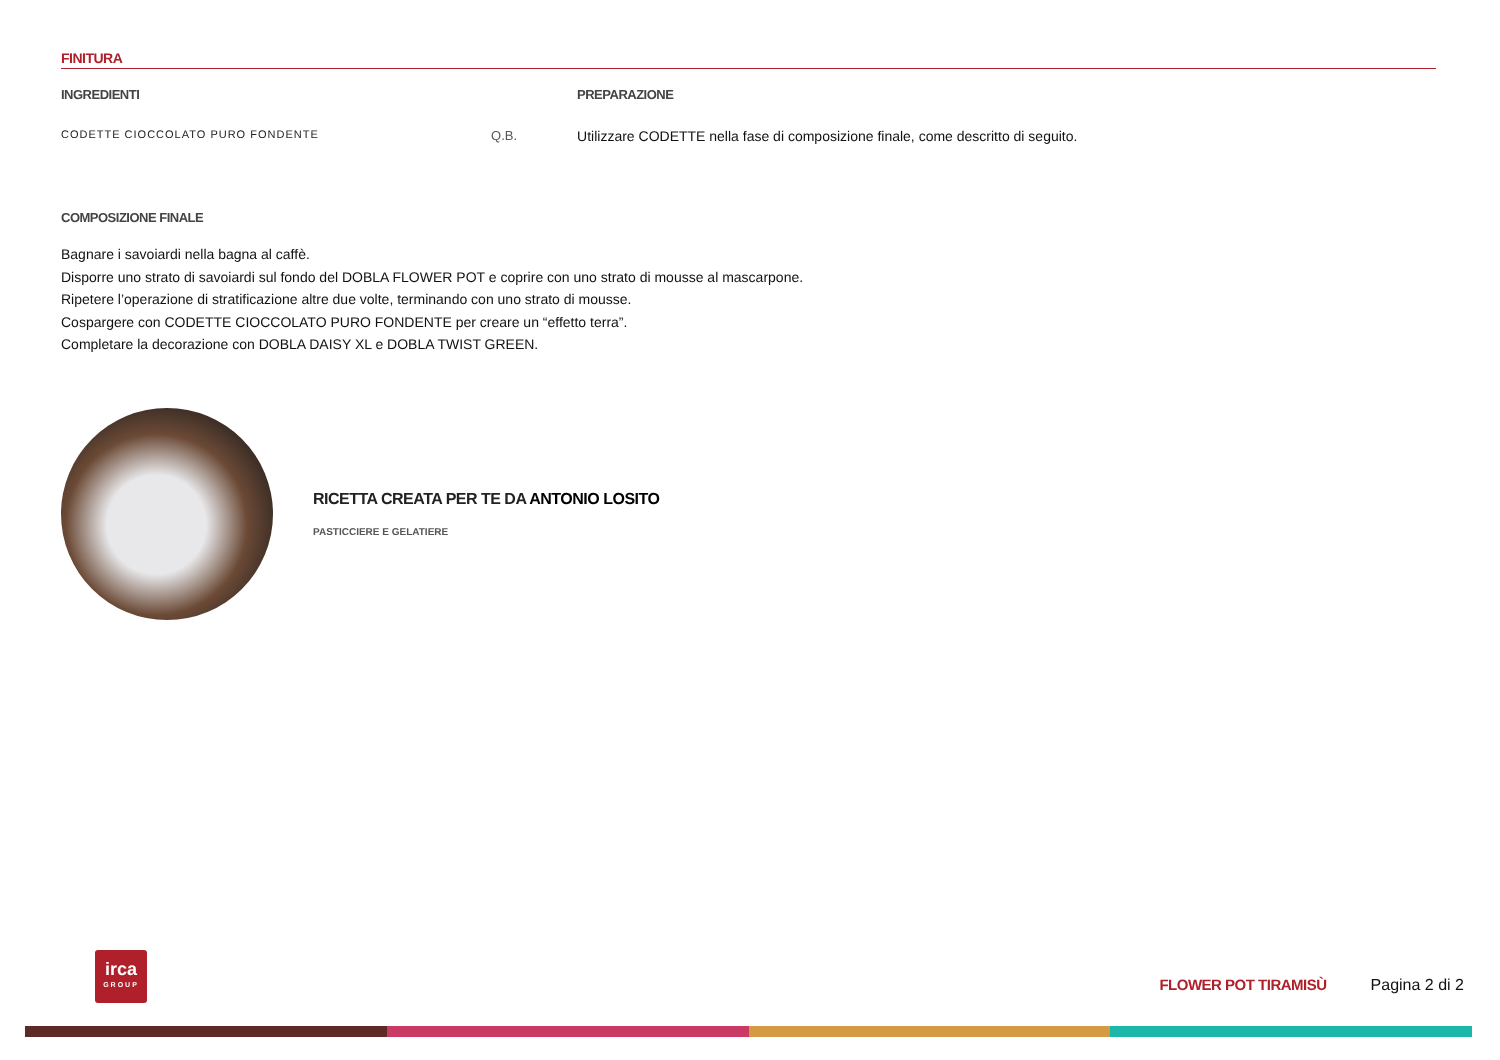FINITURA
| INGREDIENTI | | PREPARAZIONE |
| --- | --- | --- |
| CODETTE CIOCCOLATO PURO FONDENTE | Q.B. | Utilizzare CODETTE nella fase di composizione finale, come descritto di seguito. |
COMPOSIZIONE FINALE
Bagnare i savoiardi nella bagna al caffè.
Disporre uno strato di savoiardi sul fondo del DOBLA FLOWER POT e coprire con uno strato di mousse al mascarpone.
Ripetere l’operazione di stratificazione altre due volte, terminando con uno strato di mousse.
Cospargere con CODETTE CIOCCOLATO PURO FONDENTE per creare un “effetto terra”.
Completare la decorazione con DOBLA DAISY XL e DOBLA TWIST GREEN.
RICETTA CREATA PER TE DA ANTONIO LOSITO
PASTICCIERE E GELATIERE
irca
GROUP
FLOWER POT TIRAMISÙ Pagina 2 di 2